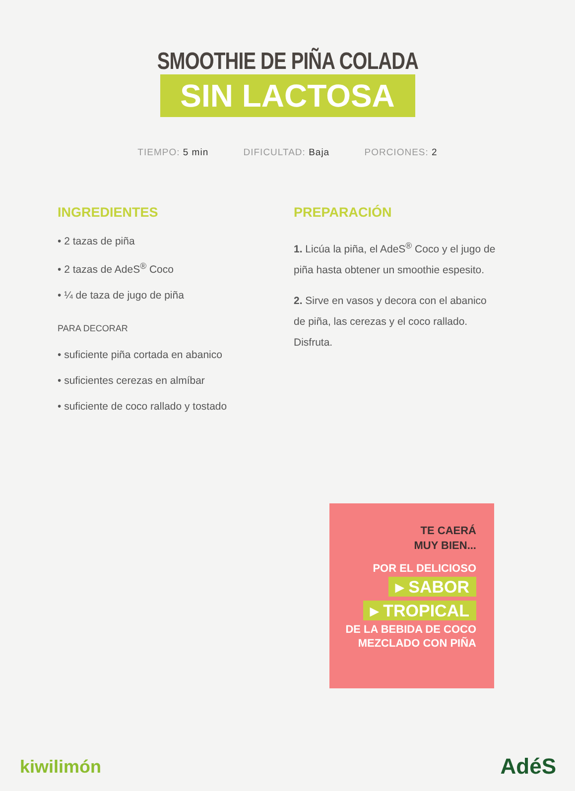SMOOTHIE DE PIÑA COLADA
SIN LACTOSA
TIEMPO: 5 min DIFICULTAD: Baja PORCIONES: 2
INGREDIENTES
• 2 tazas de piña
• 2 tazas de AdeS<sup>®</sup> Coco
• ¼ de taza de jugo de piña
PARA DECORAR
• suficiente piña cortada en abanico
• suficientes cerezas en almíbar
• suficiente de coco rallado y tostado
PREPARACIÓN
1. Licúa la piña, el AdeS<sup>®</sup> Coco y el jugo de piña hasta obtener un smoothie espesito.
2. Sirve en vasos y decora con el abanico de piña, las cerezas y el coco rallado. Disfruta.
TE CAERÁ
MUY BIEN...
POR EL DELICIOSO
▸ SABOR
▸ TROPICAL
DE LA BEBIDA DE COCO
MEZCLADO CON PIÑA
kiwilimón AdéS